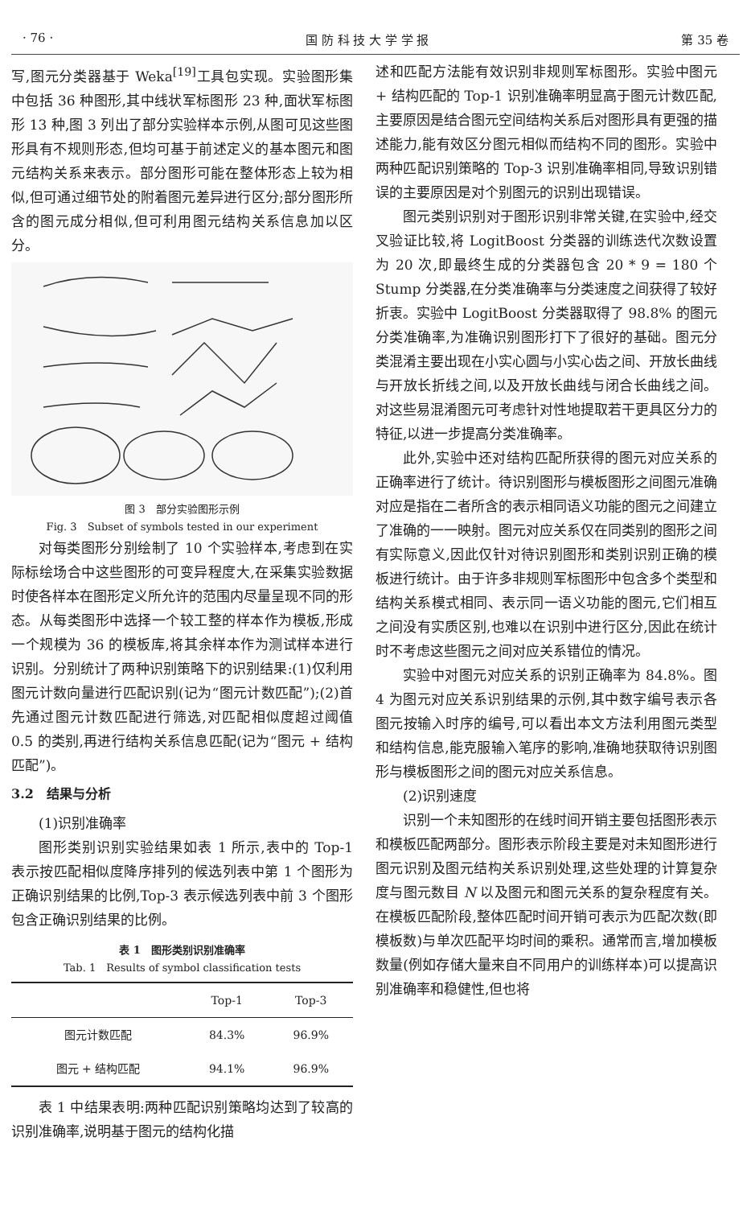· 76 · 国 防 科 技 大 学 学 报 第 35 卷
写,图元分类器基于 Weka<sup>[19]</sup>工具包实现。实验图形集中包括 36 种图形,其中线状军标图形 23 种,面状军标图形 13 种,图 3 列出了部分实验样本示例,从图可见这些图形具有不规则形态,但均可基于前述定义的基本图元和图元结构关系来表示。部分图形可能在整体形态上较为相似,但可通过细节处的附着图元差异进行区分;部分图形所含的图元成分相似,但可利用图元结构关系信息加以区分。
图 3　部分实验图形示例
Fig. 3　Subset of symbols tested in our experiment
对每类图形分别绘制了 10 个实验样本,考虑到在实际标绘场合中这些图形的可变异程度大,在采集实验数据时使各样本在图形定义所允许的范围内尽量呈现不同的形态。从每类图形中选择一个较工整的样本作为模板,形成一个规模为 36 的模板库,将其余样本作为测试样本进行识别。分别统计了两种识别策略下的识别结果:(1)仅利用图元计数向量进行匹配识别(记为“图元计数匹配”);(2)首先通过图元计数匹配进行筛选,对匹配相似度超过阈值 0.5 的类别,再进行结构关系信息匹配(记为“图元 + 结构匹配”)。
3.2　结果与分析
(1)识别准确率
图形类别识别实验结果如表 1 所示,表中的 Top-1 表示按匹配相似度降序排列的候选列表中第 1 个图形为正确识别结果的比例,Top-3 表示候选列表中前 3 个图形包含正确识别结果的比例。
表 1　图形类别识别准确率
Tab. 1　Results of symbol classification tests
| | Top-1 | Top-3 |
| --- | --- | --- |
| 图元计数匹配 | 84.3% | 96.9% |
| 图元 + 结构匹配 | 94.1% | 96.9% |
表 1 中结果表明:两种匹配识别策略均达到了较高的识别准确率,说明基于图元的结构化描
述和匹配方法能有效识别非规则军标图形。实验中图元 + 结构匹配的 Top-1 识别准确率明显高于图元计数匹配,主要原因是结合图元空间结构关系后对图形具有更强的描述能力,能有效区分图元相似而结构不同的图形。实验中两种匹配识别策略的 Top-3 识别准确率相同,导致识别错误的主要原因是对个别图元的识别出现错误。
图元类别识别对于图形识别非常关键,在实验中,经交叉验证比较,将 LogitBoost 分类器的训练迭代次数设置为 20 次,即最终生成的分类器包含 20 * 9 = 180 个 Stump 分类器,在分类准确率与分类速度之间获得了较好折衷。实验中 LogitBoost 分类器取得了 98.8% 的图元分类准确率,为准确识别图形打下了很好的基础。图元分类混淆主要出现在小实心圆与小实心齿之间、开放长曲线与开放长折线之间,以及开放长曲线与闭合长曲线之间。对这些易混淆图元可考虑针对性地提取若干更具区分力的特征,以进一步提高分类准确率。
此外,实验中还对结构匹配所获得的图元对应关系的正确率进行了统计。待识别图形与模板图形之间图元准确对应是指在二者所含的表示相同语义功能的图元之间建立了准确的一一映射。图元对应关系仅在同类别的图形之间有实际意义,因此仅针对待识别图形和类别识别正确的模板进行统计。由于许多非规则军标图形中包含多个类型和结构关系模式相同、表示同一语义功能的图元,它们相互之间没有实质区别,也难以在识别中进行区分,因此在统计时不考虑这些图元之间对应关系错位的情况。
实验中对图元对应关系的识别正确率为 84.8%。图 4 为图元对应关系识别结果的示例,其中数字编号表示各图元按输入时序的编号,可以看出本文方法利用图元类型和结构信息,能克服输入笔序的影响,准确地获取待识别图形与模板图形之间的图元对应关系信息。
(2)识别速度
识别一个未知图形的在线时间开销主要包括图形表示和模板匹配两部分。图形表示阶段主要是对未知图形进行图元识别及图元结构关系识别处理,这些处理的计算复杂度与图元数目 N 以及图元和图元关系的复杂程度有关。在模板匹配阶段,整体匹配时间开销可表示为匹配次数(即模板数)与单次匹配平均时间的乘积。通常而言,增加模板数量(例如存储大量来自不同用户的训练样本)可以提高识别准确率和稳健性,但也将